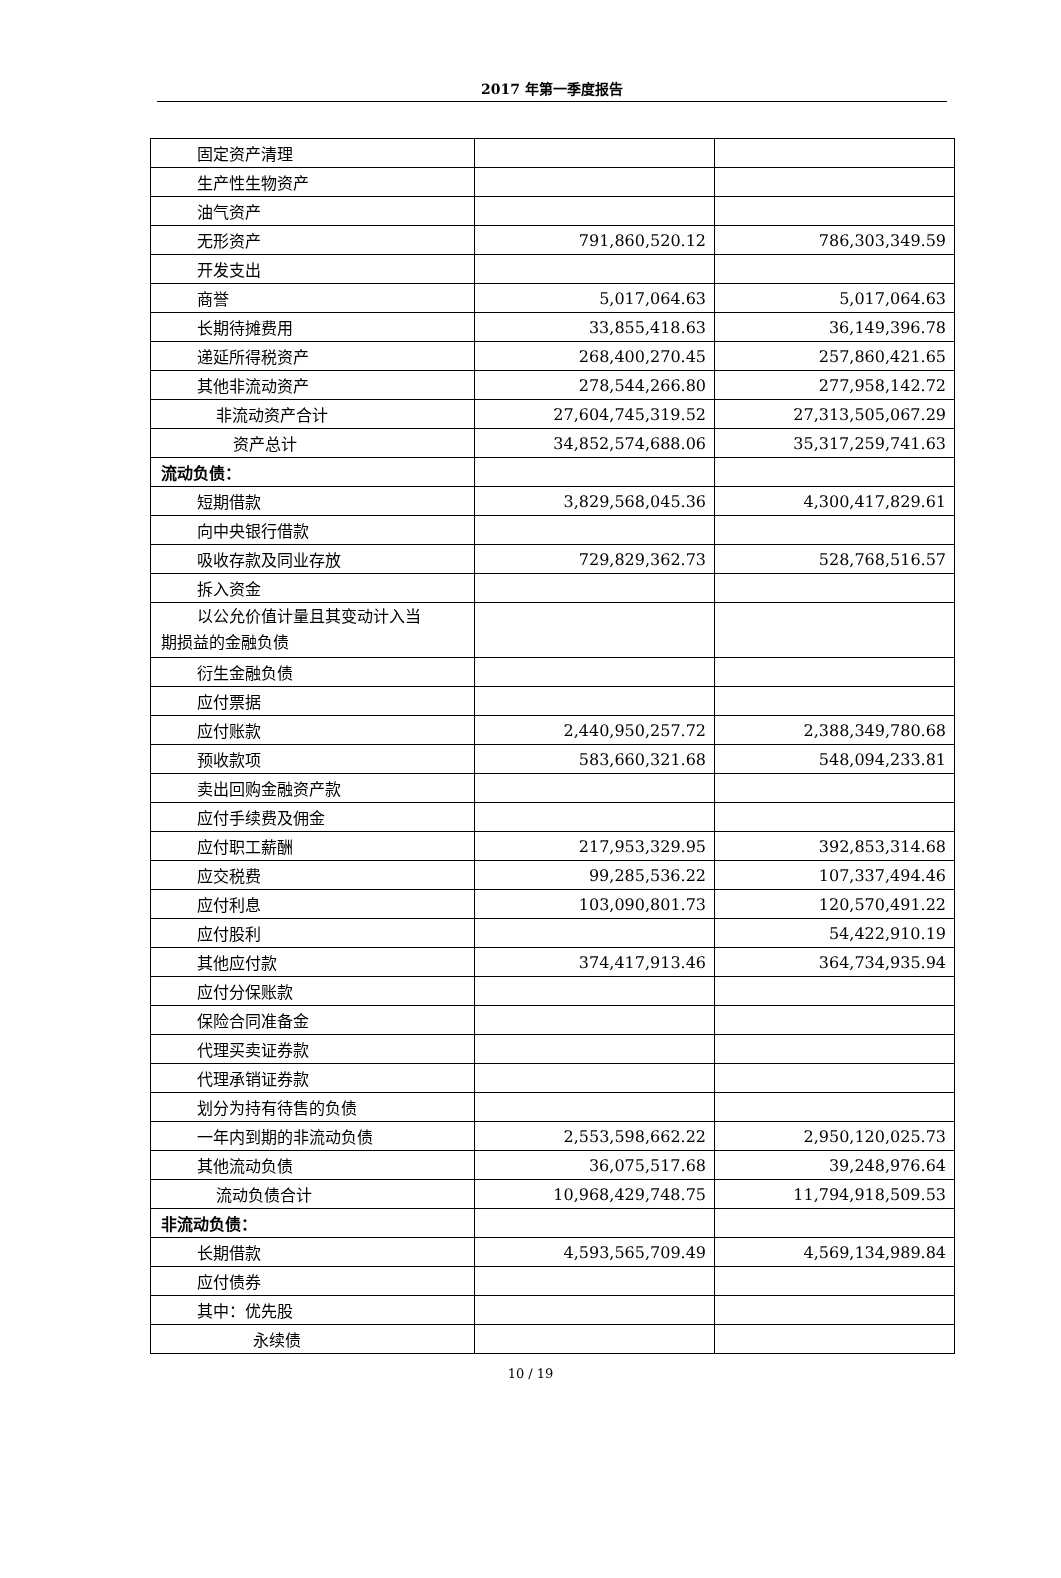2017 年第一季度报告
| 固定资产清理 | | |
| 生产性生物资产 | | |
| 油气资产 | | |
| 无形资产 | 791,860,520.12 | 786,303,349.59 |
| 开发支出 | | |
| 商誉 | 5,017,064.63 | 5,017,064.63 |
| 长期待摊费用 | 33,855,418.63 | 36,149,396.78 |
| 递延所得税资产 | 268,400,270.45 | 257,860,421.65 |
| 其他非流动资产 | 278,544,266.80 | 277,958,142.72 |
| 非流动资产合计 | 27,604,745,319.52 | 27,313,505,067.29 |
| 资产总计 | 34,852,574,688.06 | 35,317,259,741.63 |
| 流动负债： | | |
| 短期借款 | 3,829,568,045.36 | 4,300,417,829.61 |
| 向中央银行借款 | | |
| 吸收存款及同业存放 | 729,829,362.73 | 528,768,516.57 |
| 拆入资金 | | |
| 以公允价值计量且其变动计入当 期损益的金融负债 | | |
| 衍生金融负债 | | |
| 应付票据 | | |
| 应付账款 | 2,440,950,257.72 | 2,388,349,780.68 |
| 预收款项 | 583,660,321.68 | 548,094,233.81 |
| 卖出回购金融资产款 | | |
| 应付手续费及佣金 | | |
| 应付职工薪酬 | 217,953,329.95 | 392,853,314.68 |
| 应交税费 | 99,285,536.22 | 107,337,494.46 |
| 应付利息 | 103,090,801.73 | 120,570,491.22 |
| 应付股利 | | 54,422,910.19 |
| 其他应付款 | 374,417,913.46 | 364,734,935.94 |
| 应付分保账款 | | |
| 保险合同准备金 | | |
| 代理买卖证券款 | | |
| 代理承销证券款 | | |
| 划分为持有待售的负债 | | |
| 一年内到期的非流动负债 | 2,553,598,662.22 | 2,950,120,025.73 |
| 其他流动负债 | 36,075,517.68 | 39,248,976.64 |
| 流动负债合计 | 10,968,429,748.75 | 11,794,918,509.53 |
| 非流动负债： | | |
| 长期借款 | 4,593,565,709.49 | 4,569,134,989.84 |
| 应付债券 | | |
| 其中：优先股 | | |
| 永续债 | | |
10 / 19